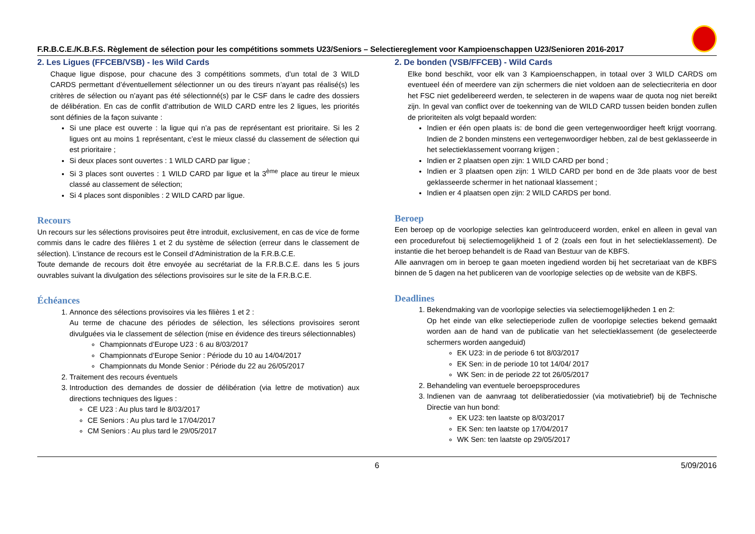F.R.B.C.E./K.B.F.S. Règlement de sélection pour les compétitions sommets U23/Seniors – Selectiereglement voor Kampioenschappen U23/Senioren 2016-2017
2. Les Ligues (FFCEB/VSB) - les Wild Cards
Chaque ligue dispose, pour chacune des 3 compétitions sommets, d’un total de 3 WILD CARDS permettant d’éventuellement sélectionner un ou des tireurs n’ayant pas réalisé(s) les critères de sélection ou n’ayant pas été sélectionné(s) par le CSF dans le cadre des dossiers de délibération. En cas de conflit d’attribution de WILD CARD entre les 2 ligues, les priorités sont définies de la façon suivante :
Si une place est ouverte : la ligue qui n’a pas de représentant est prioritaire. Si les 2 ligues ont au moins 1 représentant, c’est le mieux classé du classement de sélection qui est prioritaire ;
Si deux places sont ouvertes : 1 WILD CARD par ligue ;
Si 3 places sont ouvertes : 1 WILD CARD par ligue et la 3<sup>ème</sup> place au tireur le mieux classé au classement de sélection;
Si 4 places sont disponibles : 2 WILD CARD par ligue.
Recours
Un recours sur les sélections provisoires peut être introduit, exclusivement, en cas de vice de forme commis dans le cadre des filières 1 et 2 du système de sélection (erreur dans le classement de sélection). L’instance de recours est le Conseil d’Administration de la F.R.B.C.E.
Toute demande de recours doit être envoyée au secrétariat de la F.R.B.C.E. dans les 5 jours ouvrables suivant la divulgation des sélections provisoires sur le site de la F.R.B.C.E.
Échéances
1. Annonce des sélections provisoires via les filières 1 et 2 :
Au terme de chacune des périodes de sélection, les sélections provisoires seront divulguées via le classement de sélection (mise en évidence des tireurs sélectionnables)
Championnats d’Europe U23 : 6 au 8/03/2017
Championnats d’Europe Senior : Période du 10 au 14/04/2017
Championnats du Monde Senior : Période du 22 au 26/05/2017
2. Traitement des recours éventuels
3. Introduction des demandes de dossier de délibération (via lettre de motivation) aux directions techniques des ligues :
CE U23 : Au plus tard le 8/03/2017
CE Seniors : Au plus tard le 17/04/2017
CM Seniors : Au plus tard le 29/05/2017
2. De bonden (VSB/FFCEB) - Wild Cards
Elke bond beschikt, voor elk van 3 Kampioenschappen, in totaal over 3 WILD CARDS om eventueel één of meerdere van zijn schermers die niet voldoen aan de selectiecriteria en door het FSC niet gedelibereerd werden, te selecteren in de wapens waar de quota nog niet bereikt zijn. In geval van conflict over de toekenning van de WILD CARD tussen beiden bonden zullen de prioriteiten als volgt bepaald worden:
Indien er één open plaats is: de bond die geen vertegenwoordiger heeft krijgt voorrang. Indien de 2 bonden minstens een vertegenwoordiger hebben, zal de best geklasseerde in het selectieklassement voorrang krijgen ;
Indien er 2 plaatsen open zijn: 1 WILD CARD per bond ;
Indien er 3 plaatsen open zijn: 1 WILD CARD per bond en de 3de plaats voor de best geklasseerde schermer in het nationaal klassement ;
Indien er 4 plaatsen open zijn: 2 WILD CARDS per bond.
Beroep
Een beroep op de voorlopige selecties kan geïntroduceerd worden, enkel en alleen in geval van een procedurefout bij selectiemogelijkheid 1 of 2 (zoals een fout in het selectieklassement). De instantie die het beroep behandelt is de Raad van Bestuur van de KBFS.
Alle aanvragen om in beroep te gaan moeten ingediend worden bij het secretariaat van de KBFS binnen de 5 dagen na het publiceren van de voorlopige selecties op de website van de KBFS.
Deadlines
1. Bekendmaking van de voorlopige selecties via selectiemogelijkheden 1 en 2:
Op het einde van elke selectieperiode zullen de voorlopige selecties bekend gemaakt worden aan de hand van de publicatie van het selectieklassement (de geselecteerde schermers worden aangeduid)
EK U23: in de periode 6 tot 8/03/2017
EK Sen: in de periode 10 tot 14/04/ 2017
WK Sen: in de periode 22 tot 26/05/2017
2. Behandeling van eventuele beroepsprocedures
3. Indienen van de aanvraag tot deliberatiedossier (via motivatiebrief) bij de Technische Directie van hun bond:
EK U23: ten laatste op 8/03/2017
EK Sen: ten laatste op 17/04/2017
WK Sen: ten laatste op 29/05/2017
6 5/09/2016